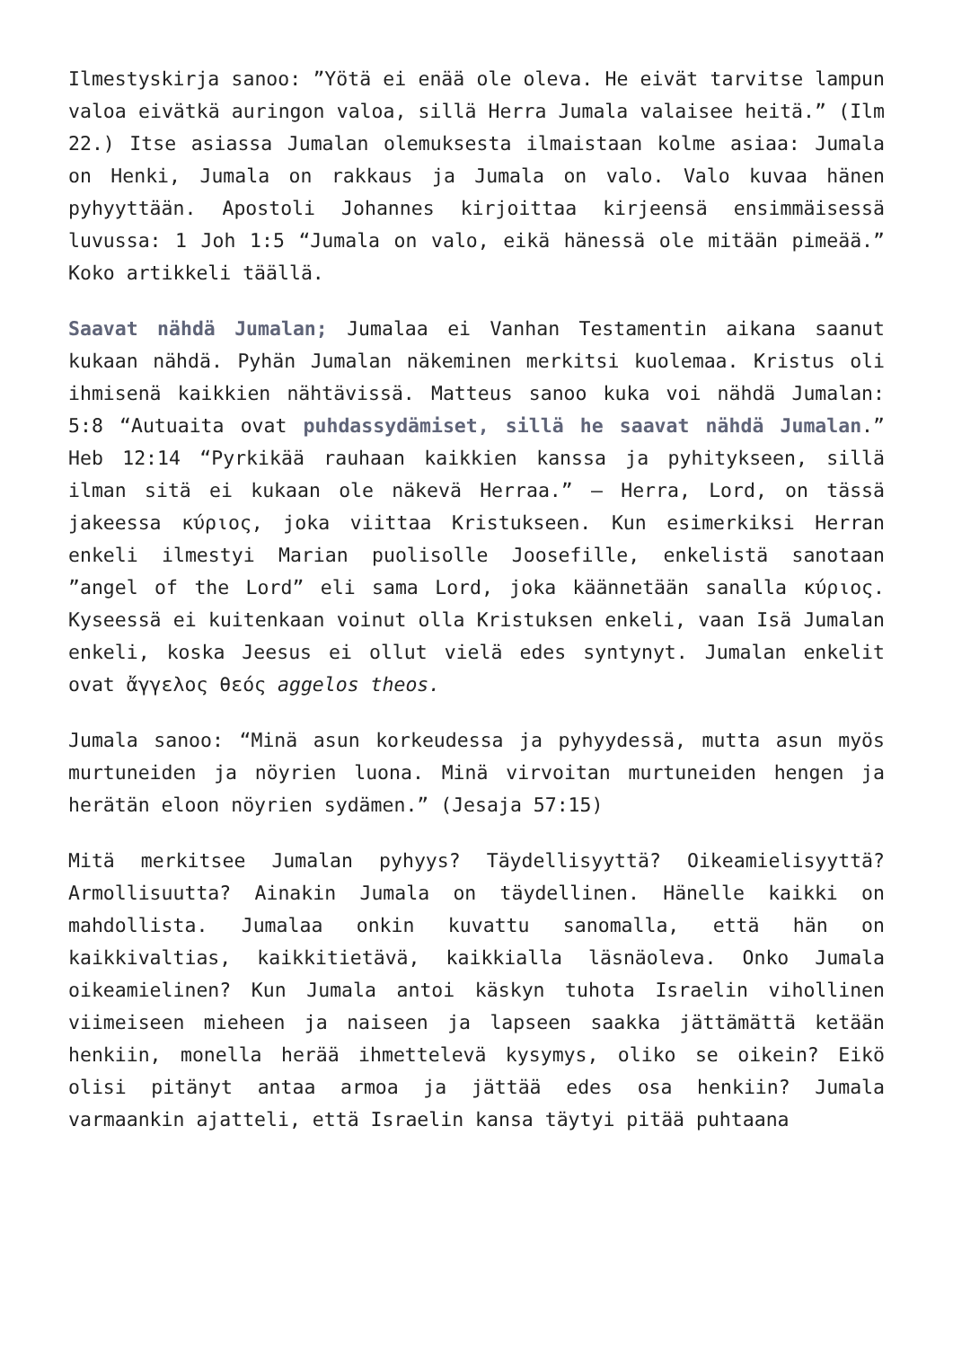Ilmestyskirja sanoo: ”Yötä ei enää ole oleva. He eivät tarvitse lampun valoa eivätkä auringon valoa, sillä Herra Jumala valaisee heitä.” (Ilm 22.) Itse asiassa Jumalan olemuksesta ilmaistaan kolme asiaa: Jumala on Henki, Jumala on rakkaus ja Jumala on valo. Valo kuvaa hänen pyhyyttään. Apostoli Johannes kirjoittaa kirjeensä ensimmäisessä luvussa: 1 Joh 1:5 “Jumala on valo, eikä hänessä ole mitään pimeää.” Koko artikkeli täällä.
Saavat nähdä Jumalan; Jumalaa ei Vanhan Testamentin aikana saanut kukaan nähdä. Pyhän Jumalan näkeminen merkitsi kuolemaa. Kristus oli ihmisenä kaikkien nähtävissä. Matteus sanoo kuka voi nähdä Jumalan: 5:8 “Autuaita ovat puhdassydämiset, sillä he saavat nähdä Jumalan.” Heb 12:14 “Pyrkikää rauhaan kaikkien kanssa ja pyhitykseen, sillä ilman sitä ei kukaan ole näkevä Herraa.” – Herra, Lord, on tässä jakeessa κύριος, joka viittaa Kristukseen. Kun esimerkiksi Herran enkeli ilmestyi Marian puolisolle Joosefille, enkelistä sanotaan ”angel of the Lord” eli sama Lord, joka käännetään sanalla κύριος. Kyseessä ei kuitenkaan voinut olla Kristuksen enkeli, vaan Isä Jumalan enkeli, koska Jeesus ei ollut vielä edes syntynyt. Jumalan enkelit ovat ἄγγελος θεός aggelos theos.
Jumala sanoo: “Minä asun korkeudessa ja pyhyydessä, mutta asun myös murtuneiden ja nöyrien luona. Minä virvoitan murtuneiden hengen ja herätän eloon nöyrien sydämen.” (Jesaja 57:15)
Mitä merkitsee Jumalan pyhyys? Täydellisyyttä? Oikeamielisyyttä? Armollisuutta? Ainakin Jumala on täydellinen. Hänelle kaikki on mahdollista. Jumalaa onkin kuvattu sanomalla, että hän on kaikkivaltias, kaikkitietävä, kaikkialla läsnäoleva. Onko Jumala oikeamielinen? Kun Jumala antoi käskyn tuhota Israelin vihollinen viimeiseen mieheen ja naiseen ja lapseen saakka jättämättä ketään henkiin, monella herää ihmettelevä kysymys, oliko se oikein? Eikö olisi pitänyt antaa armoa ja jättää edes osa henkiin? Jumala varmaankin ajatteli, että Israelin kansa täytyi pitää puhtaana